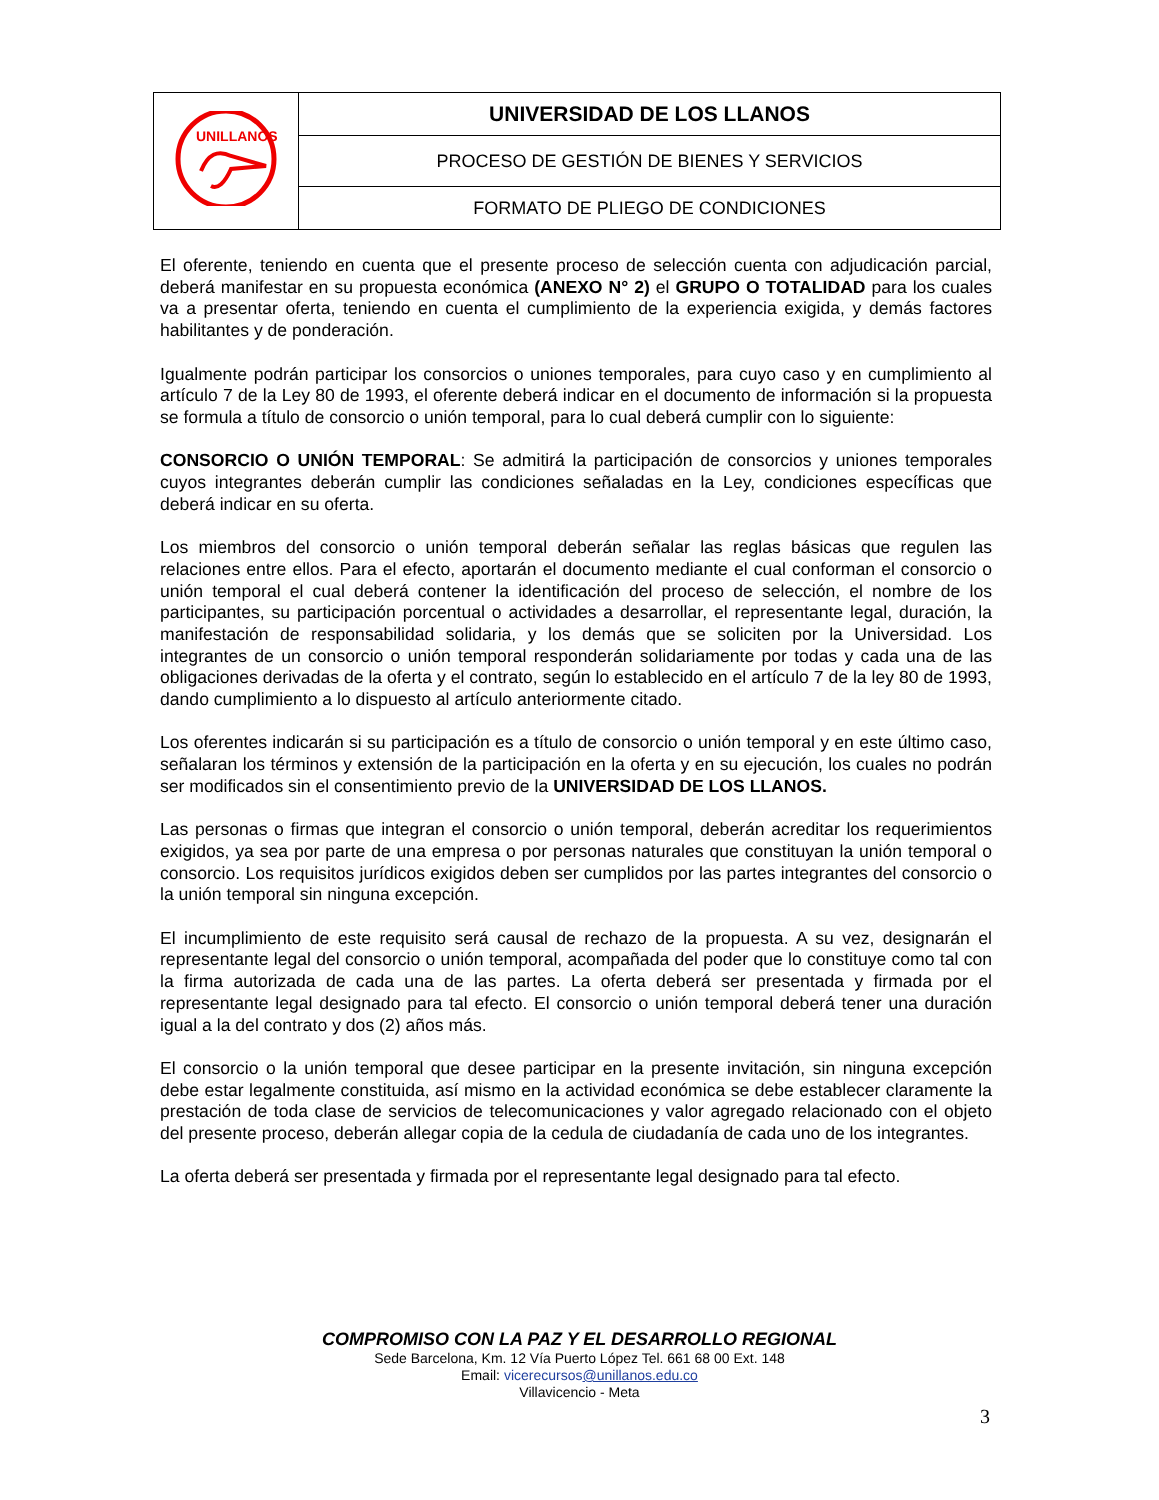| UNILLANOS | UNIVERSIDAD DE LOS LLANOS |
| | PROCESO DE GESTIÓN DE BIENES Y SERVICIOS |
| | FORMATO DE PLIEGO DE CONDICIONES |
El oferente, teniendo en cuenta que el presente proceso de selección cuenta con adjudicación parcial, deberá manifestar en su propuesta económica (ANEXO N° 2) el GRUPO O TOTALIDAD para los cuales va a presentar oferta, teniendo en cuenta el cumplimiento de la experiencia exigida, y demás factores habilitantes y de ponderación.
Igualmente podrán participar los consorcios o uniones temporales, para cuyo caso y en cumplimiento al artículo 7 de la Ley 80 de 1993, el oferente deberá indicar en el documento de información si la propuesta se formula a título de consorcio o unión temporal, para lo cual deberá cumplir con lo siguiente:
CONSORCIO O UNIÓN TEMPORAL: Se admitirá la participación de consorcios y uniones temporales cuyos integrantes deberán cumplir las condiciones señaladas en la Ley, condiciones específicas que deberá indicar en su oferta.
Los miembros del consorcio o unión temporal deberán señalar las reglas básicas que regulen las relaciones entre ellos. Para el efecto, aportarán el documento mediante el cual conforman el consorcio o unión temporal el cual deberá contener la identificación del proceso de selección, el nombre de los participantes, su participación porcentual o actividades a desarrollar, el representante legal, duración, la manifestación de responsabilidad solidaria, y los demás que se soliciten por la Universidad. Los integrantes de un consorcio o unión temporal responderán solidariamente por todas y cada una de las obligaciones derivadas de la oferta y el contrato, según lo establecido en el artículo 7 de la ley 80 de 1993, dando cumplimiento a lo dispuesto al artículo anteriormente citado.
Los oferentes indicarán si su participación es a título de consorcio o unión temporal y en este último caso, señalaran los términos y extensión de la participación en la oferta y en su ejecución, los cuales no podrán ser modificados sin el consentimiento previo de la UNIVERSIDAD DE LOS LLANOS.
Las personas o firmas que integran el consorcio o unión temporal, deberán acreditar los requerimientos exigidos, ya sea por parte de una empresa o por personas naturales que constituyan la unión temporal o consorcio. Los requisitos jurídicos exigidos deben ser cumplidos por las partes integrantes del consorcio o la unión temporal sin ninguna excepción.
El incumplimiento de este requisito será causal de rechazo de la propuesta. A su vez, designarán el representante legal del consorcio o unión temporal, acompañada del poder que lo constituye como tal con la firma autorizada de cada una de las partes. La oferta deberá ser presentada y firmada por el representante legal designado para tal efecto. El consorcio o unión temporal deberá tener una duración igual a la del contrato y dos (2) años más.
El consorcio o la unión temporal que desee participar en la presente invitación, sin ninguna excepción debe estar legalmente constituida, así mismo en la actividad económica se debe establecer claramente la prestación de toda clase de servicios de telecomunicaciones y valor agregado relacionado con el objeto del presente proceso, deberán allegar copia de la cedula de ciudadanía de cada uno de los integrantes.
La oferta deberá ser presentada y firmada por el representante legal designado para tal efecto.
COMPROMISO CON LA PAZ Y EL DESARROLLO REGIONAL
Sede Barcelona, Km. 12 Vía Puerto López Tel. 661 68 00 Ext. 148
Email: vicerecursos@unillanos.edu.co
Villavicencio - Meta
3